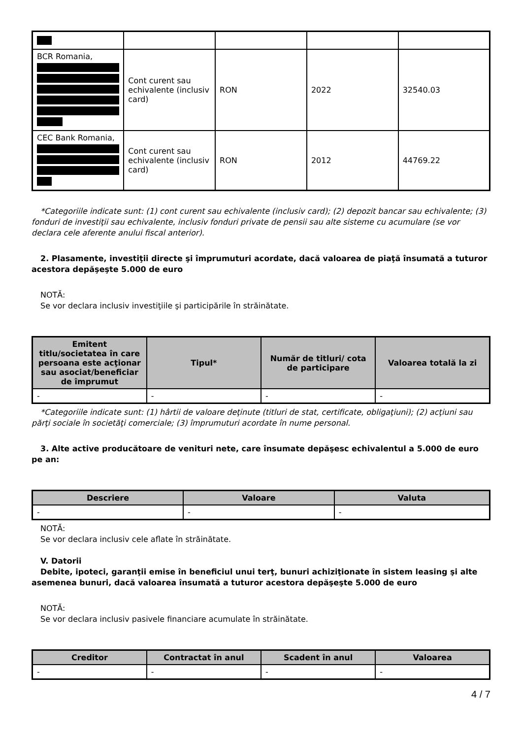| BCR Romania, | Cont curent sau echivalente (inclusiv card) | RON | 2022 | 32540.03 |
| CEC Bank Romania, | Cont curent sau echivalente (inclusiv card) | RON | 2012 | 44769.22 |
*Categoriile indicate sunt: (1) cont curent sau echivalente (inclusiv card); (2) depozit bancar sau echivalente; (3) fonduri de investiţii sau echivalente, inclusiv fonduri private de pensii sau alte sisteme cu acumulare (se vor declara cele aferente anului fiscal anterior).
2. Plasamente, investiţii directe şi împrumuturi acordate, dacă valoarea de piaţă însumată a tuturor acestora depăşeşte 5.000 de euro
NOTĂ:
Se vor declara inclusiv investiţiile şi participările în străinătate.
| Emitent titlu/societatea în care persoana este acţionar sau asociat/beneficiar de împrumut | Tipul* | Număr de titluri/ cota de participare | Valoarea totală la zi |
| --- | --- | --- | --- |
| - | - | - | - |
*Categoriile indicate sunt: (1) hârtii de valoare deţinute (titluri de stat, certificate, obligaţiuni); (2) acţiuni sau părţi sociale în societăţi comerciale; (3) împrumuturi acordate în nume personal.
3. Alte active producătoare de venituri nete, care însumate depăşesc echivalentul a 5.000 de euro pe an:
| Descriere | Valoare | Valuta |
| --- | --- | --- |
| - | - | - |
NOTĂ:
Se vor declara inclusiv cele aflate în străinătate.
V. Datorii
Debite, ipoteci, garanţii emise în beneficiul unui terţ, bunuri achiziţionate în sistem leasing şi alte asemenea bunuri, dacă valoarea însumată a tuturor acestora depăşeşte 5.000 de euro
NOTĂ:
Se vor declara inclusiv pasivele financiare acumulate în străinătate.
| Creditor | Contractat în anul | Scadent în anul | Valoarea |
| --- | --- | --- | --- |
| - | - | - | - |
4 / 7